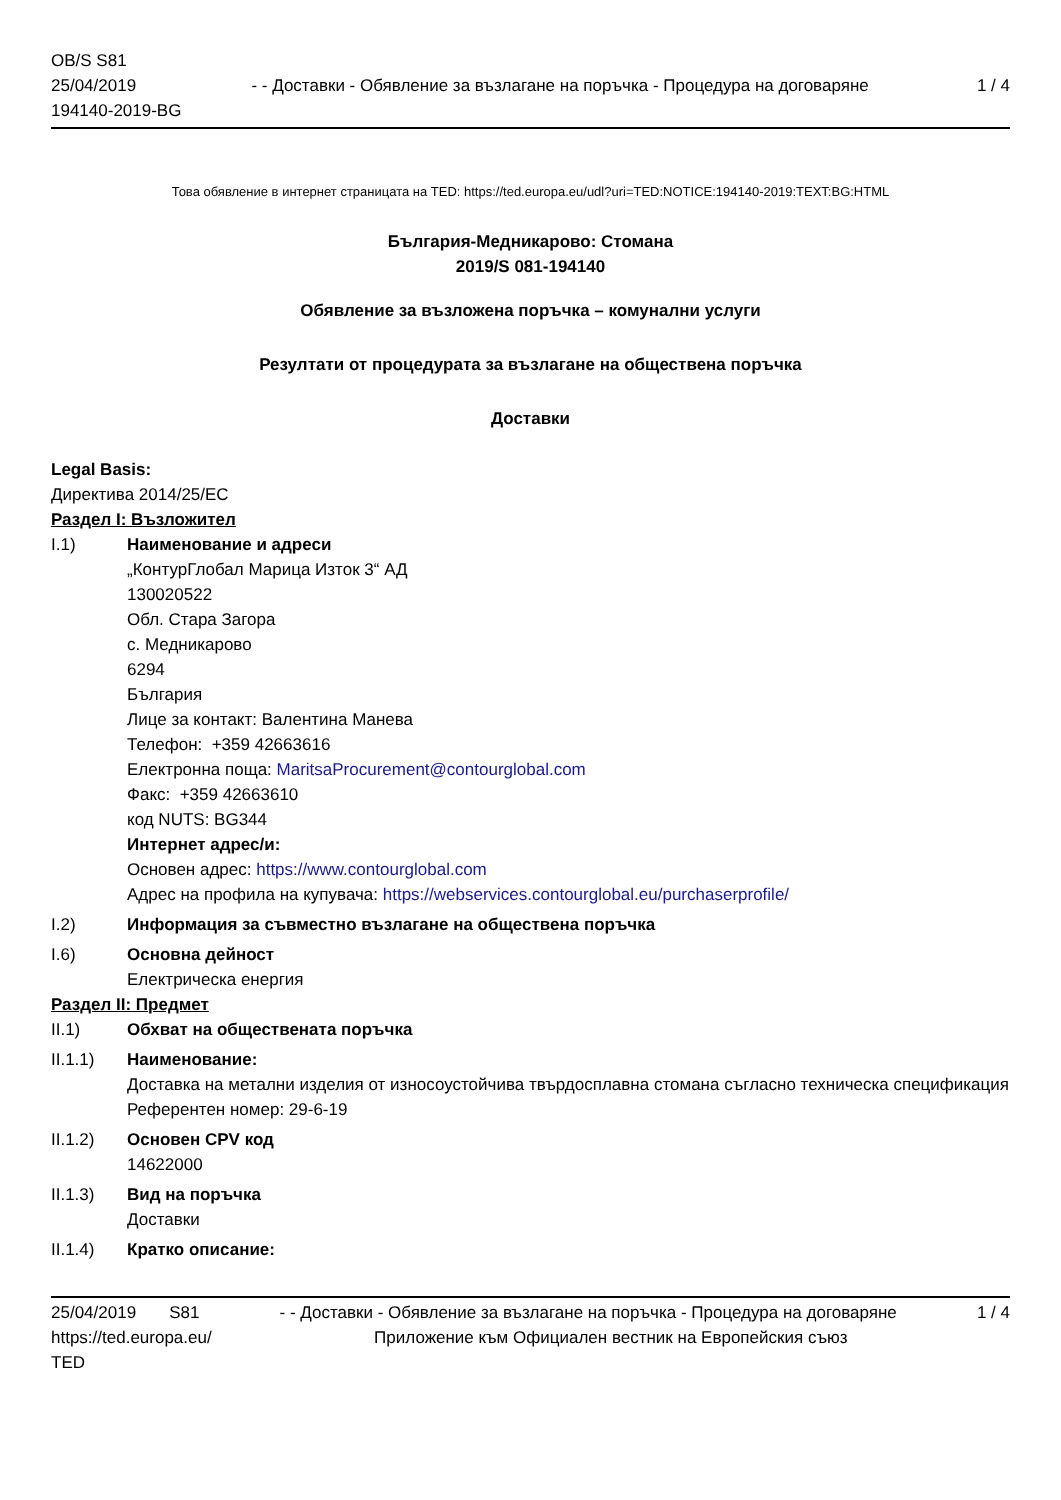OB/S S81
25/04/2019
194140-2019-BG
- - Доставки - Обявление за възлагане на поръчка - Процедура на договаряне
1 / 4
Това обявление в интернет страницата на TED: https://ted.europa.eu/udl?uri=TED:NOTICE:194140-2019:TEXT:BG:HTML
България-Медникарово: Стомана
2019/S 081-194140
Обявление за възложена поръчка – комунални услуги
Резултати от процедурата за възлагане на обществена поръчка
Доставки
Legal Basis:
Директива 2014/25/ЕС
Раздел I: Възложител
I.1) Наименование и адреси
„КонтурГлобал Марица Изток 3“ АД
130020522
Обл. Стара Загора
с. Медникарово
6294
България
Лице за контакт: Валентина Манева
Телефон: +359 42663616
Електронна поща: MaritsaProcurement@contourglobal.com
Факс: +359 42663610
код NUTS: BG344
Интернет адрес/и:
Основен адрес: https://www.contourglobal.com
Адрес на профила на купувача: https://webservices.contourglobal.eu/purchaserprofile/
I.2) Информация за съвместно възлагане на обществена поръчка
I.6) Основна дейност
Електрическа енергия
Раздел II: Предмет
II.1) Обхват на обществената поръчка
II.1.1) Наименование:
Доставка на метални изделия от износоустойчива твърдосплавна стомана съгласно техническа спецификация
Референтен номер: 29-6-19
II.1.2) Основен CPV код
14622000
II.1.3) Вид на поръчка
Доставки
II.1.4) Кратко описание:
25/04/2019 S81 - - Доставки - Обявление за възлагане на поръчка - Процедура на договаряне
1 / 4
https://ted.europa.eu/
TED
Приложение към Официален вестник на Европейския съюз